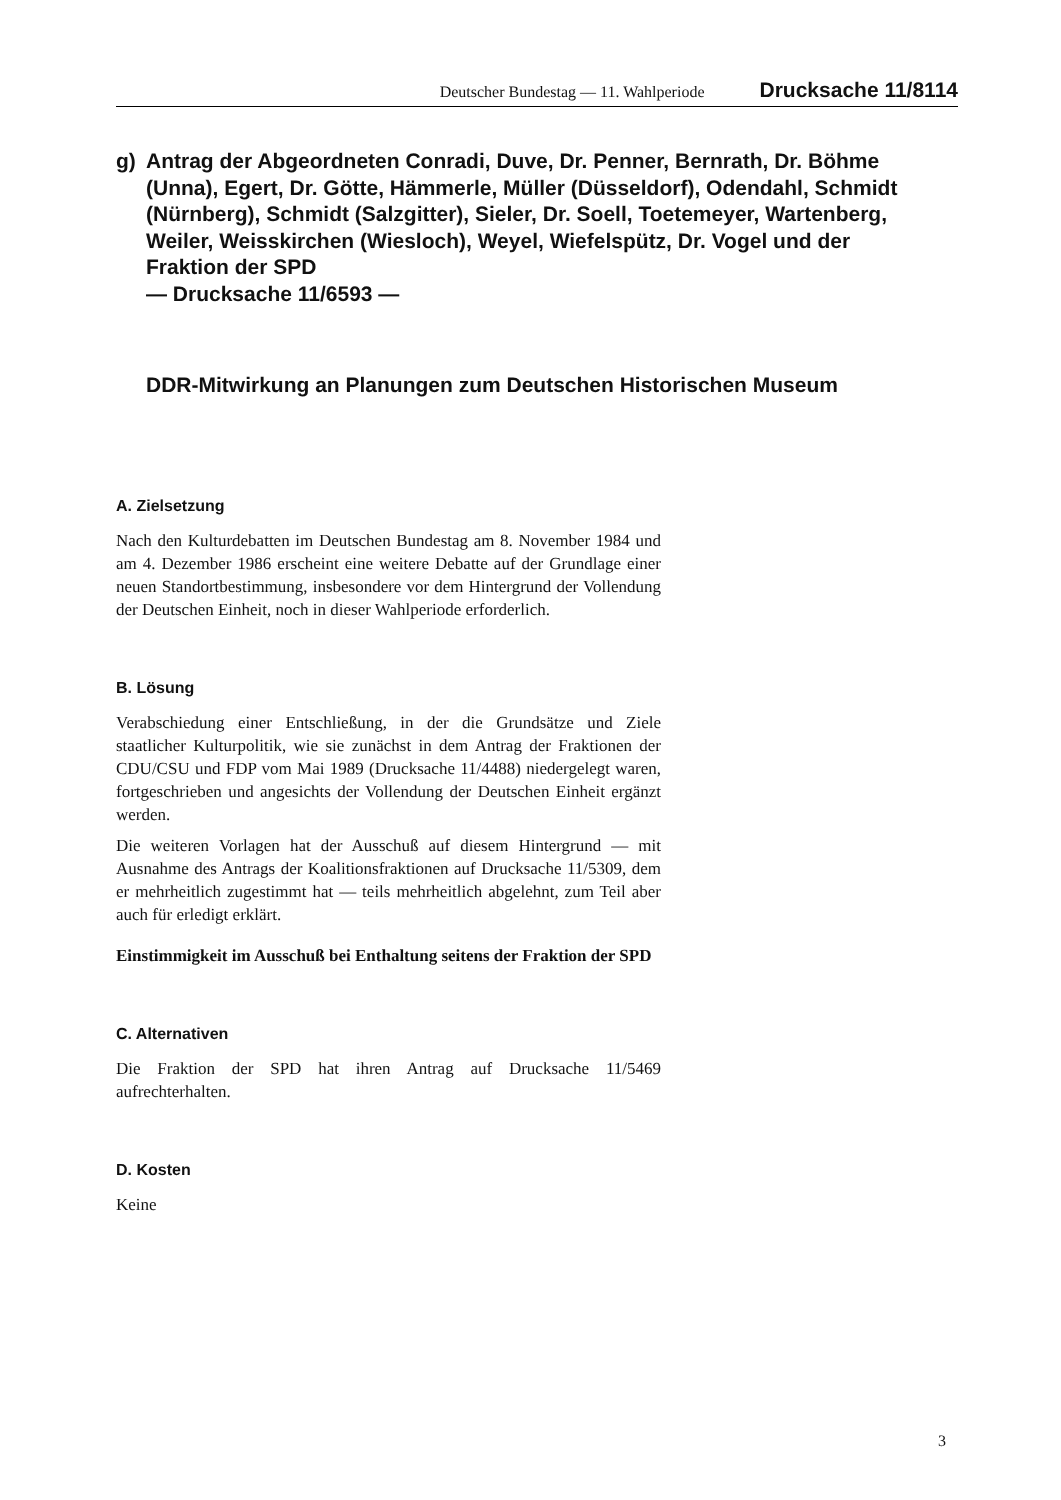Deutscher Bundestag — 11. Wahlperiode Drucksache 11/8114
g) Antrag der Abgeordneten Conradi, Duve, Dr. Penner, Bernrath, Dr. Böhme (Unna), Egert, Dr. Götte, Hämmerle, Müller (Düsseldorf), Odendahl, Schmidt (Nürnberg), Schmidt (Salzgitter), Sieler, Dr. Soell, Toetemeyer, Wartenberg, Weiler, Weisskirchen (Wiesloch), Weyel, Wiefelspütz, Dr. Vogel und der Fraktion der SPD
— Drucksache 11/6593 —
DDR-Mitwirkung an Planungen zum Deutschen Historischen Museum
A. Zielsetzung
Nach den Kulturdebatten im Deutschen Bundestag am 8. November 1984 und am 4. Dezember 1986 erscheint eine weitere Debatte auf der Grundlage einer neuen Standortbestimmung, insbesondere vor dem Hintergrund der Vollendung der Deutschen Einheit, noch in dieser Wahlperiode erforderlich.
B. Lösung
Verabschiedung einer Entschließung, in der die Grundsätze und Ziele staatlicher Kulturpolitik, wie sie zunächst in dem Antrag der Fraktionen der CDU/CSU und FDP vom Mai 1989 (Drucksache 11/4488) niedergelegt waren, fortgeschrieben und angesichts der Vollendung der Deutschen Einheit ergänzt werden.
Die weiteren Vorlagen hat der Ausschuß auf diesem Hintergrund — mit Ausnahme des Antrags der Koalitionsfraktionen auf Drucksache 11/5309, dem er mehrheitlich zugestimmt hat — teils mehrheitlich abgelehnt, zum Teil aber auch für erledigt erklärt.
Einstimmigkeit im Ausschuß bei Enthaltung seitens der Fraktion der SPD
C. Alternativen
Die Fraktion der SPD hat ihren Antrag auf Drucksache 11/5469 aufrechterhalten.
D. Kosten
Keine
3